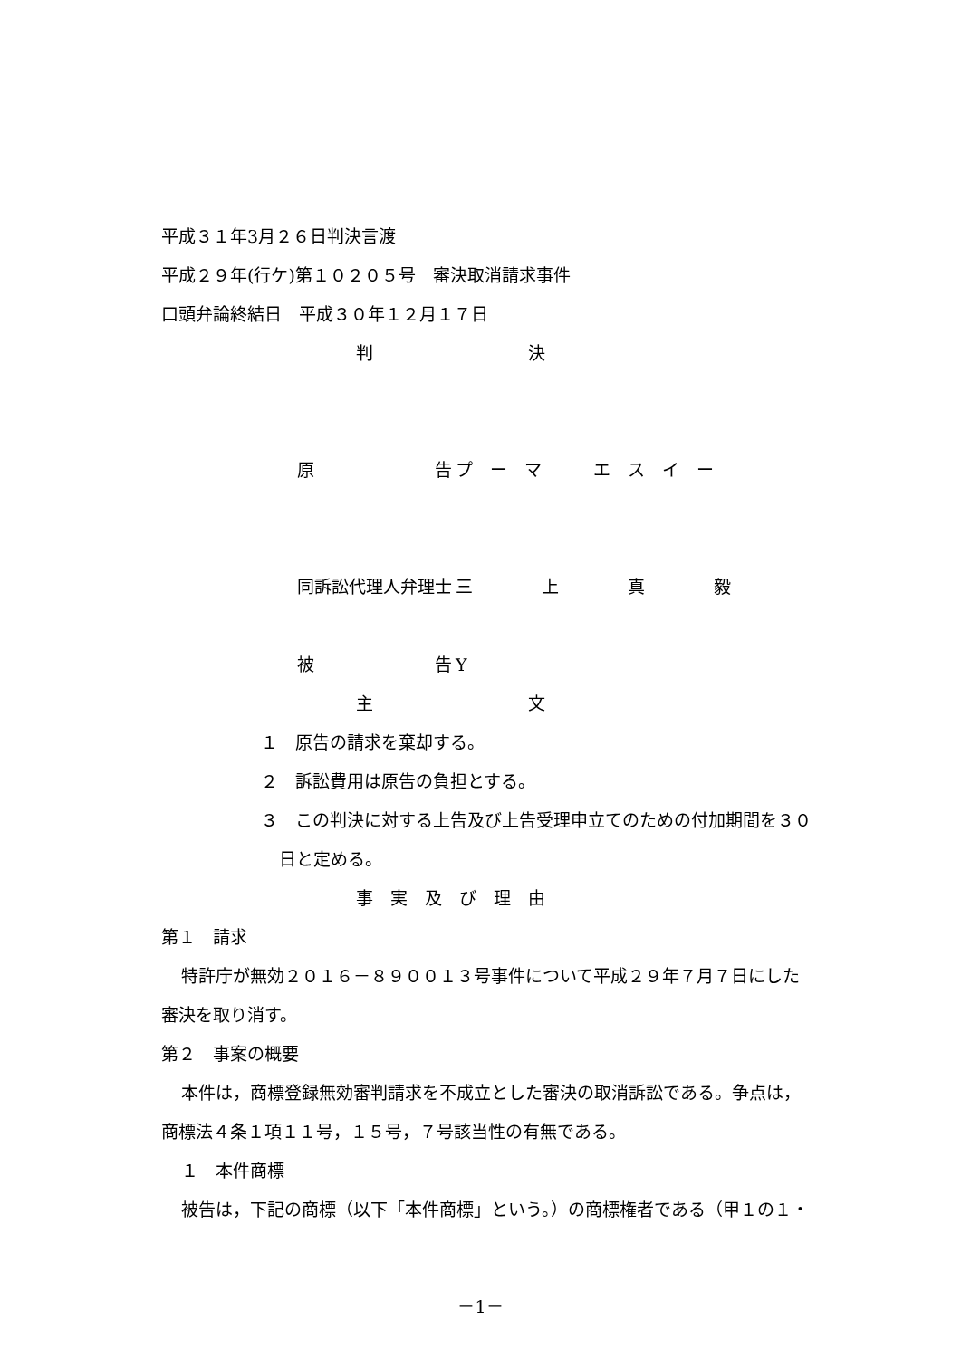平成３１年3月２６日判決言渡
平成２９年(行ケ)第１０２０５号　審決取消請求事件
口頭弁論終結日　平成３０年１２月１７日
判 決
原　　　　　　　告 プ　ー　マ　　　エ　ス　イ　ー
同訴訟代理人弁理士 三　　　　上　　　　真　　　　毅
被　　　　　　　告 Y
主 文
１　原告の請求を棄却する。
２　訴訟費用は原告の負担とする。
３　この判決に対する上告及び上告受理申立てのための付加期間を３０
日と定める。
事　実　及　び　理　由
第１　請求
特許庁が無効２０１６－８９００１３号事件について平成２９年７月７日にした
審決を取り消す。
第２　事案の概要
本件は，商標登録無効審判請求を不成立とした審決の取消訴訟である。争点は，
商標法４条１項１１号，１５号，７号該当性の有無である。
１　本件商標
被告は，下記の商標（以下「本件商標」という。）の商標権者である（甲１の１・
－1－